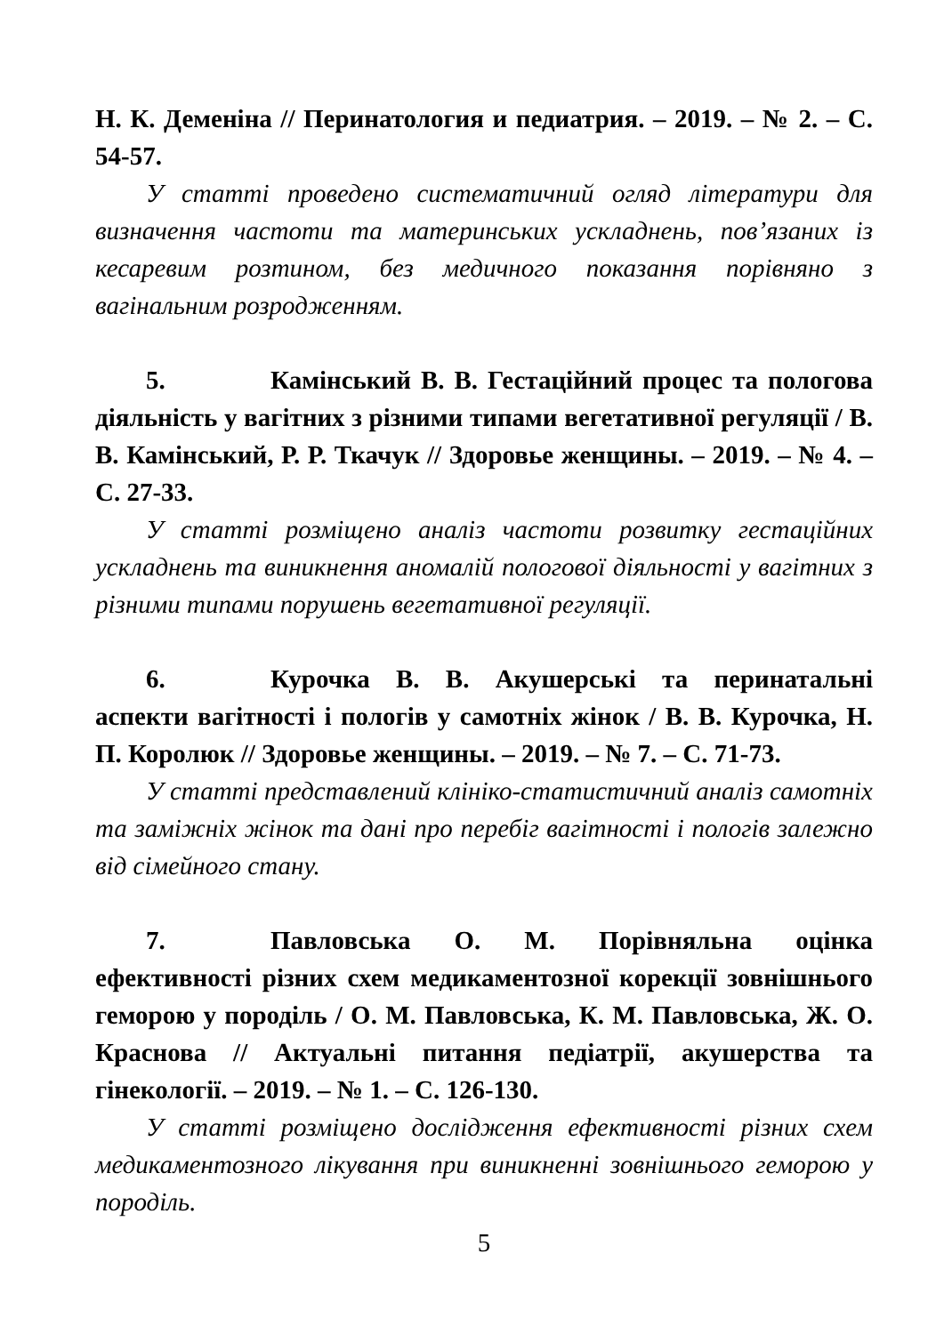Н. К. Деменіна // Перинатология и педиатрия. – 2019. – № 2. – С. 54-57.
У статті проведено систематичний огляд літератури для визначення частоти та материнських ускладнень, пов’язаних із кесаревим розтином, без медичного показання порівняно з вагінальним розродженням.
5. Камінський В. В. Гестаційний процес та пологова діяльність у вагітних з різними типами вегетативної регуляції / В. В. Камінський, Р. Р. Ткачук // Здоровье женщины. – 2019. – № 4. – С. 27-33.
У статті розміщено аналіз частоти розвитку гестаційних ускладнень та виникнення аномалій пологової діяльності у вагітних з різними типами порушень вегетативної регуляції.
6. Курочка В. В. Акушерські та перинатальні аспекти вагітності і пологів у самотніх жінок / В. В. Курочка, Н. П. Королюк // Здоровье женщины. – 2019. – № 7. – С. 71-73.
У статті представлений клініко-статистичний аналіз самотніх та заміжніх жінок та дані про перебіг вагітності і пологів залежно від сімейного стану.
7. Павловська О. М. Порівняльна оцінка ефективності різних схем медикаментозної корекції зовнішнього геморою у породіль / О. М. Павловська, К. М. Павловська, Ж. О. Краснова // Актуальні питання педіатрії, акушерства та гінекології. – 2019. – № 1. – С. 126-130.
У статті розміщено дослідження ефективності різних схем медикаментозного лікування при виникненні зовнішнього геморою у породіль.
5